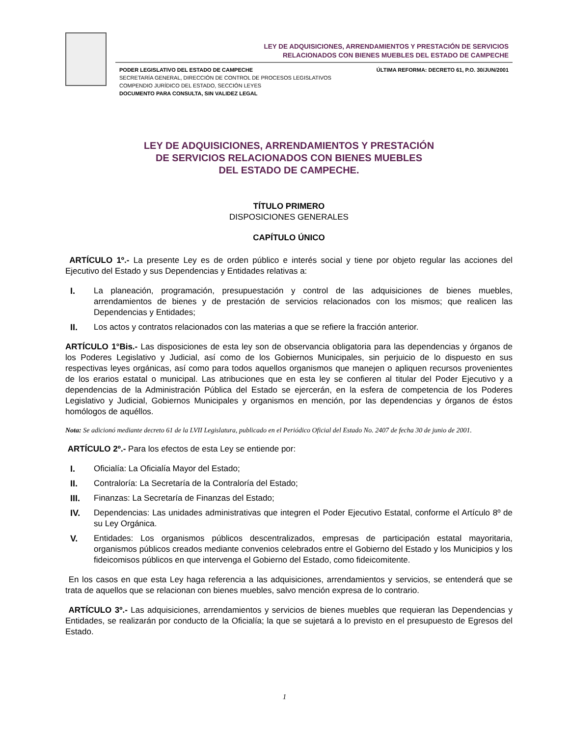LEY DE ADQUISICIONES, ARRENDAMIENTOS Y PRESTACIÓN DE SERVICIOS
RELACIONADOS CON BIENES MUEBLES DEL ESTADO DE CAMPECHE
PODER LEGISLATIVO DEL ESTADO DE CAMPECHE
SECRETARÍA GENERAL, DIRECCIÓN DE CONTROL DE PROCESOS LEGISLATIVOS
COMPENDIO JURÍDICO DEL ESTADO, SECCIÓN LEYES
DOCUMENTO PARA CONSULTA, SIN VALIDEZ LEGAL
ÚLTIMA REFORMA: DECRETO 61, P.O. 30/JUN/2001
LEY DE ADQUISICIONES, ARRENDAMIENTOS Y PRESTACIÓN
DE SERVICIOS RELACIONADOS CON BIENES MUEBLES
DEL ESTADO DE CAMPECHE.
TÍTULO PRIMERO
DISPOSICIONES GENERALES
CAPÍTULO ÚNICO
ARTÍCULO 1º.- La presente Ley es de orden público e interés social y tiene por objeto regular las acciones del Ejecutivo del Estado y sus Dependencias y Entidades relativas a:
I. La planeación, programación, presupuestación y control de las adquisiciones de bienes muebles, arrendamientos de bienes y de prestación de servicios relacionados con los mismos; que realicen las Dependencias y Entidades;
II. Los actos y contratos relacionados con las materias a que se refiere la fracción anterior.
ARTÍCULO 1°Bis.- Las disposiciones de esta ley son de observancia obligatoria para las dependencias y órganos de los Poderes Legislativo y Judicial, así como de los Gobiernos Municipales, sin perjuicio de lo dispuesto en sus respectivas leyes orgánicas, así como para todos aquellos organismos que manejen o apliquen recursos provenientes de los erarios estatal o municipal. Las atribuciones que en esta ley se confieren al titular del Poder Ejecutivo y a dependencias de la Administración Pública del Estado se ejercerán, en la esfera de competencia de los Poderes Legislativo y Judicial, Gobiernos Municipales y organismos en mención, por las dependencias y órganos de éstos homólogos de aquéllos.
Nota: Se adicionó mediante decreto 61 de la LVII Legislatura, publicado en el Periódico Oficial del Estado No. 2407 de fecha 30 de junio de 2001.
ARTÍCULO 2º.- Para los efectos de esta Ley se entiende por:
I. Oficialía: La Oficialía Mayor del Estado;
II. Contraloría: La Secretaría de la Contraloría del Estado;
III. Finanzas: La Secretaría de Finanzas del Estado;
IV. Dependencias: Las unidades administrativas que integren el Poder Ejecutivo Estatal, conforme el Artículo 8º de su Ley Orgánica.
V. Entidades: Los organismos públicos descentralizados, empresas de participación estatal mayoritaria, organismos públicos creados mediante convenios celebrados entre el Gobierno del Estado y los Municipios y los fideicomisos públicos en que intervenga el Gobierno del Estado, como fideicomitente.
En los casos en que esta Ley haga referencia a las adquisiciones, arrendamientos y servicios, se entenderá que se trata de aquellos que se relacionan con bienes muebles, salvo mención expresa de lo contrario.
ARTÍCULO 3º.- Las adquisiciones, arrendamientos y servicios de bienes muebles que requieran las Dependencias y Entidades, se realizarán por conducto de la Oficialía; la que se sujetará a lo previsto en el presupuesto de Egresos del Estado.
1